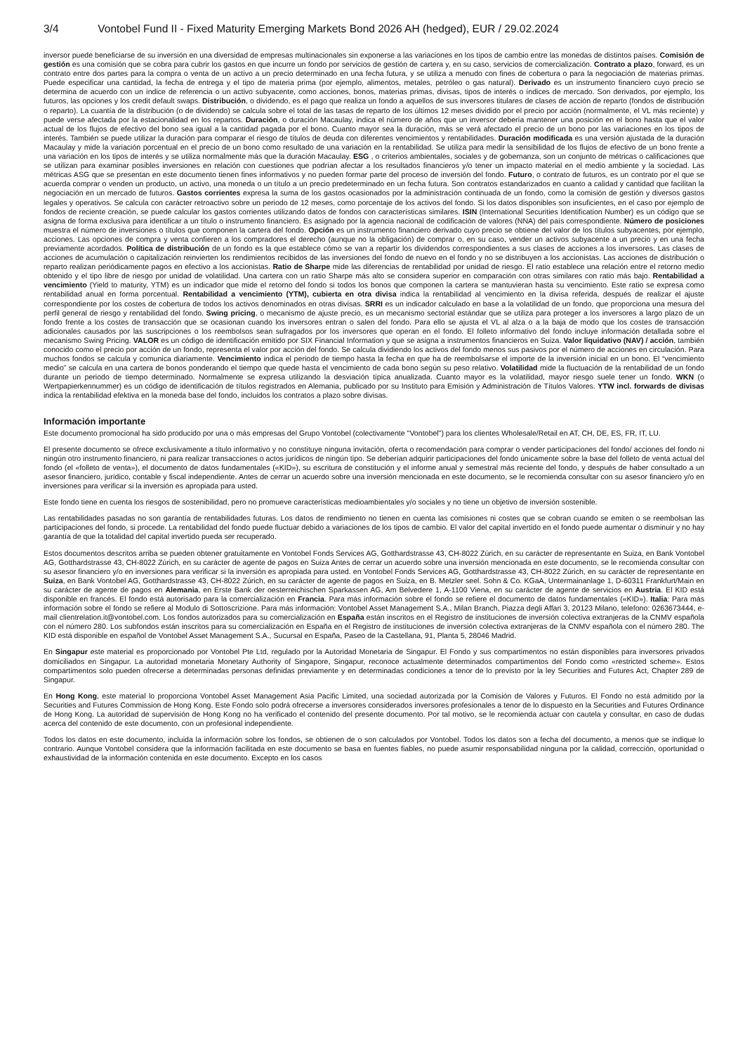3/4 Vontobel Fund II - Fixed Maturity Emerging Markets Bond 2026 AH (hedged), EUR / 29.02.2024
inversor puede beneficiarse de su inversión en una diversidad de empresas multinacionales sin exponerse a las variaciones en los tipos de cambio entre las monedas de distintos países. Comisión de gestión es una comisión que se cobra para cubrir los gastos en que incurre un fondo por servicios de gestión de cartera y, en su caso, servicios de comercialización. Contrato a plazo, forward, es un contrato entre dos partes para la compra o venta de un activo a un precio determinado en una fecha futura, y se utiliza a menudo con fines de cobertura o para la negociación de materias primas. Puede especificar una cantidad, la fecha de entrega y el tipo de materia prima (por ejemplo, alimentos, metales, petróleo o gas natural). Derivado es un instrumento financiero cuyo precio se determina de acuerdo con un índice de referencia o un activo subyacente, como acciones, bonos, materias primas, divisas, tipos de interés o índices de mercado. Son derivados, por ejemplo, los futuros, las opciones y los credit default swaps. Distribución, o dividendo, es el pago que realiza un fondo a aquellos de sus inversores titulares de clases de acción de reparto (fondos de distribución o reparto). La cuantía de la distribución (o de dividendo) se calcula sobre el total de las tasas de reparto de los últimos 12 meses dividido por el precio por acción (normalmente, el VL más reciente) y puede verse afectada por la estacionalidad en los repartos. Duración, o duración Macaulay, indica el número de años que un inversor debería mantener una posición en el bono hasta que el valor actual de los flujos de efectivo del bono sea igual a la cantidad pagada por el bono. Cuanto mayor sea la duración, más se verá afectado el precio de un bono por las variaciones en los tipos de interés. También se puede utilizar la duración para comparar el riesgo de títulos de deuda con diferentes vencimientos y rentabilidades. Duración modificada es una versión ajustada de la duración Macaulay y mide la variación porcentual en el precio de un bono como resultado de una variación en la rentabilidad. Se utiliza para medir la sensibilidad de los flujos de efectivo de un bono frente a una variación en los tipos de interés y se utiliza normalmente más que la duración Macaulay. ESG , o criterios ambientales, sociales y de gobernanza, son un conjunto de métricas o calificaciones que se utilizan para examinar posibles inversiones en relación con cuestiones que podrían afectar a los resultados financieros y/o tener un impacto material en el medio ambiente y la sociedad. Las métricas ASG que se presentan en este documento tienen fines informativos y no pueden formar parte del proceso de inversión del fondo. Futuro, o contrato de futuros, es un contrato por el que se acuerda comprar o venden un producto, un activo, una moneda o un título a un precio predeterminado en un fecha futura. Son contratos estandarizados en cuanto a calidad y cantidad que facilitan la negociación en un mercado de futuros. Gastos corrientes expresa la suma de los gastos ocasionados por la administración continuada de un fondo, como la comisión de gestión y diversos gastos legales y operativos. Se calcula con carácter retroactivo sobre un periodo de 12 meses, como porcentaje de los activos del fondo. Si los datos disponibles son insuficientes, en el caso por ejemplo de fondos de reciente creación, se puede calcular los gastos corrientes utilizando datos de fondos con características similares. ISIN (International Securities Identification Number) es un código que se asigna de forma exclusiva para identificar a un título o instrumento financiero. Es asignado por la agencia nacional de codificación de valores (NNA) del país correspondiente. Número de posiciones muestra el número de inversiones o títulos que componen la cartera del fondo. Opción es un instrumento financiero derivado cuyo precio se obtiene del valor de los títulos subyacentes, por ejemplo, acciones. Las opciones de compra y venta confieren a los compradores el derecho (aunque no la obligación) de comprar o, en su caso, vender un activos subyacente a un precio y en una fecha previamente acordados. Política de distribución de un fondo es la que establece cómo se van a repartir los dividendos correspondientes a sus clases de acciones a los inversores. Las clases de acciones de acumulación o capitalización reinvierten los rendimientos recibidos de las inversiones del fondo de nuevo en el fondo y no se distribuyen a los accionistas. Las acciones de distribución o reparto realizan periódicamente pagos en efectivo a los accionistas. Ratio de Sharpe mide las diferencias de rentabilidad por unidad de riesgo. El ratio establece una relación entre el retorno medio obtenido y el tipo libre de riesgo por unidad de volatilidad. Una cartera con un ratio Sharpe más alto se considera superior en comparación con otras similares con ratio más bajo. Rentabilidad a vencimiento (Yield to maturity, YTM) es un indicador que mide el retorno del fondo si todos los bonos que componen la cartera se mantuvieran hasta su vencimiento. Este ratio se expresa como rentabilidad anual en forma porcentual. Rentabilidad a vencimiento (YTM), cubierta en otra divisa indica la rentabilidad al vencimiento en la divisa referida, después de realizar el ajuste correspondiente por los costes de cobertura de todos los activos denominados en otras divisas. SRRI es un indicador calculado en base a la volatilidad de un fondo, que proporciona una mesura del perfil general de riesgo y rentabilidad del fondo. Swing pricing, o mecanismo de ajuste precio, es un mecanismo sectorial estándar que se utiliza para proteger a los inversores a largo plazo de un fondo frente a los costes de transacción que se ocasionan cuando los inversores entran o salen del fondo. Para ello se ajusta el VL al alza o a la baja de modo que los costes de transacción adicionales causados por las suscripciones o los reembolsos sean sufragados por los inversores que operan en el fondo. El folleto informativo del fondo incluye información detallada sobre el mecanismo Swing Pricing. VALOR es un código de identificación emitido por SIX Financial Information y que se asigna a instrumentos financieros en Suiza. Valor liquidativo (NAV) / acción, también conocido como el precio por acción de un fondo, representa el valor por acción del fondo. Se calcula dividiendo los activos del fondo menos sus pasivos por el número de acciones en circulación. Para muchos fondos se calcula y comunica diariamente. Vencimiento indica el periodo de tiempo hasta la fecha en que ha de reembolsarse el importe de la inversión inicial en un bono. El “vencimiento medio” se calcula en una cartera de bonos ponderando el tiempo que quede hasta el vencimiento de cada bono según su peso relativo. Volatilidad mide la fluctuación de la rentabilidad de un fondo durante un periodo de tiempo determinado. Normalmente se expresa utilizando la desviación típica anualizada. Cuanto mayor es la volatilidad, mayor riesgo suele tener un fondo. WKN (o Wertpapierkennummer) es un código de identificación de títulos registrados en Alemania, publicado por su Instituto para Emisión y Administración de Títulos Valores. YTW incl. forwards de divisas indica la rentabilidad efektiva en la moneda base del fondo, incluidos los contratos a plazo sobre divisas.
Información importante
Este documento promocional ha sido producido por una o más empresas del Grupo Vontobel (colectivamente "Vontobel") para los clientes Wholesale/Retail en AT, CH, DE, ES, FR, IT, LU.
El presente documento se ofrece exclusivamente a título informativo y no constituye ninguna invitación, oferta o recomendación para comprar o vender participaciones del fondo/ acciones del fondo ni ningún otro instrumento financiero, ni para realizar transacciones o actos jurídicos de ningún tipo. Se deberían adquirir participaciones del fondo únicamente sobre la base del folleto de venta actual del fondo (el «folleto de venta»), el documento de datos fundamentales («KID»), su escritura de constitución y el informe anual y semestral más reciente del fondo, y después de haber consultado a un asesor financiero, jurídico, contable y fiscal independiente. Antes de cerrar un acuerdo sobre una inversión mencionada en este documento, se le recomienda consultar con su asesor financiero y/o en inversiones para verificar si la inversión es apropiada para usted.
Este fondo tiene en cuenta los riesgos de sostenibilidad, pero no promueve características medioambientales y/o sociales y no tiene un objetivo de inversión sostenible.
Las rentabilidades pasadas no son garantía de rentabilidades futuras. Los datos de rendimiento no tienen en cuenta las comisiones ni costes que se cobran cuando se emiten o se reembolsan las participaciones del fondo, si procede. La rentabilidad del fondo puede fluctuar debido a variaciones de los tipos de cambio. El valor del capital invertido en el fondo puede aumentar o disminuir y no hay garantía de que la totalidad del capital invertido pueda ser recuperado.
Estos documentos descritos arriba se pueden obtener gratuitamente en Vontobel Fonds Services AG, Gotthardstrasse 43, CH-8022 Zúrich, en su carácter de representante en Suiza, en Bank Vontobel AG, Gotthardstrasse 43, CH-8022 Zúrich, en su carácter de agente de pagos en Suiza Antes de cerrar un acuerdo sobre una inversión mencionada en este documento, se le recomienda consultar con su asesor financiero y/o en inversiones para verificar si la inversión es apropiada para usted. en Vontobel Fonds Services AG, Gotthardstrasse 43, CH-8022 Zúrich, en su carácter de representante en Suiza, en Bank Vontobel AG, Gotthardstrasse 43, CH-8022 Zúrich, en su carácter de agente de pagos en Suiza, en B. Metzler seel. Sohn & Co. KGaA, Untermainanlage 1, D-60311 Frankfurt/Main en su carácter de agente de pagos en Alemania, en Erste Bank der oesterreichischen Sparkassen AG, Am Belvedere 1, A-1100 Viena, en su carácter de agente de servicios en Austria. El KID está disponible en francés. El fondo está autorisado para la comercialización en Francia. Para más información sobre el fondo se refiere el documento de datos fundamentales («KID»). Italia: Para más información sobre el fondo se refiere al Modulo di Sottoscrizione. Para más información: Vontobel Asset Management S.A., Milan Branch, Piazza degli Affari 3, 20123 Milano, telefono: 0263673444, e-mail clientrelation.it@vontobel.com. Los fondos autorizados para su comercialización en España están inscritos en el Registro de instituciones de inversión colectiva extranjeras de la CNMV española con el número 280. Los subfondos están inscritos para su comercialización en España en el Registro de instituciones de inversión colectiva extranjeras de la CNMV española con el número 280. The KID está disponible en español de Vontobel Asset Management S.A., Sucursal en España, Paseo de la Castellana, 91, Planta 5, 28046 Madrid.
En Singapur este material es proporcionado por Vontobel Pte Ltd, regulado por la Autoridad Monetaria de Singapur. El Fondo y sus compartimentos no están disponibles para inversores privados domiciliados en Singapur. La autoridad monetaria Monetary Authority of Singapore, Singapur, reconoce actualmente determinados compartimentos del Fondo como «restricted scheme». Estos compartimentos solo pueden ofrecerse a determinadas personas definidas previamente y en determinadas condiciones a tenor de lo previsto por la ley Securities and Futures Act, Chapter 289 de Singapur.
En Hong Kong, este material lo proporciona Vontobel Asset Management Asia Pacific Limited, una sociedad autorizada por la Comisión de Valores y Futuros. El Fondo no está admitido por la Securities and Futures Commission de Hong Kong. Este Fondo solo podrá ofrecerse a inversores considerados inversores profesionales a tenor de lo dispuesto en la Securities and Futures Ordinance de Hong Kong. La autoridad de supervisión de Hong Kong no ha verificado el contenido del presente documento. Por tal motivo, se le recomienda actuar con cautela y consultar, en caso de dudas acerca del contenido de este documento, con un profesional independiente.
Todos los datos en este documento, incluida la información sobre los fondos, se obtienen de o son calculados por Vontobel. Todos los datos son a fecha del documento, a menos que se indique lo contrario. Aunque Vontobel considera que la información facilitada en este documento se basa en fuentes fiables, no puede asumir responsabilidad ninguna por la calidad, corrección, oportunidad o exhaustividad de la información contenida en este documento. Excepto en los casos